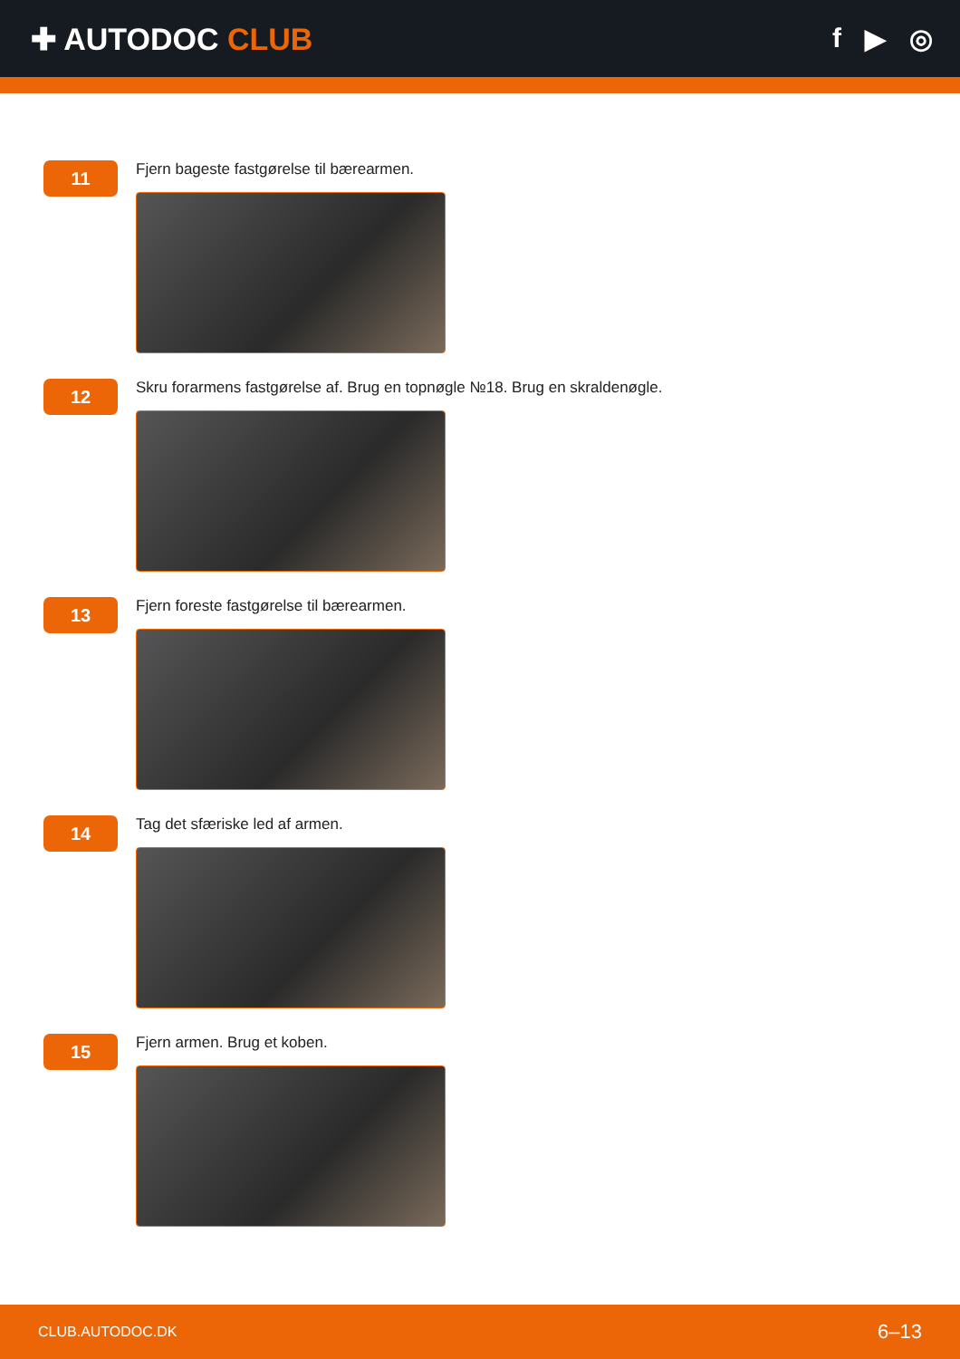✚ AUTODOC CLUB f ▶ ◎
11
Fjern bageste fastgørelse til bærearmen.
12
Skru forarmens fastgørelse af. Brug en topnøgle №18. Brug en skraldenøgle.
13
Fjern foreste fastgørelse til bærearmen.
14
Tag det sfæriske led af armen.
15
Fjern armen. Brug et koben.
CLUB.AUTODOC.DK 6–13